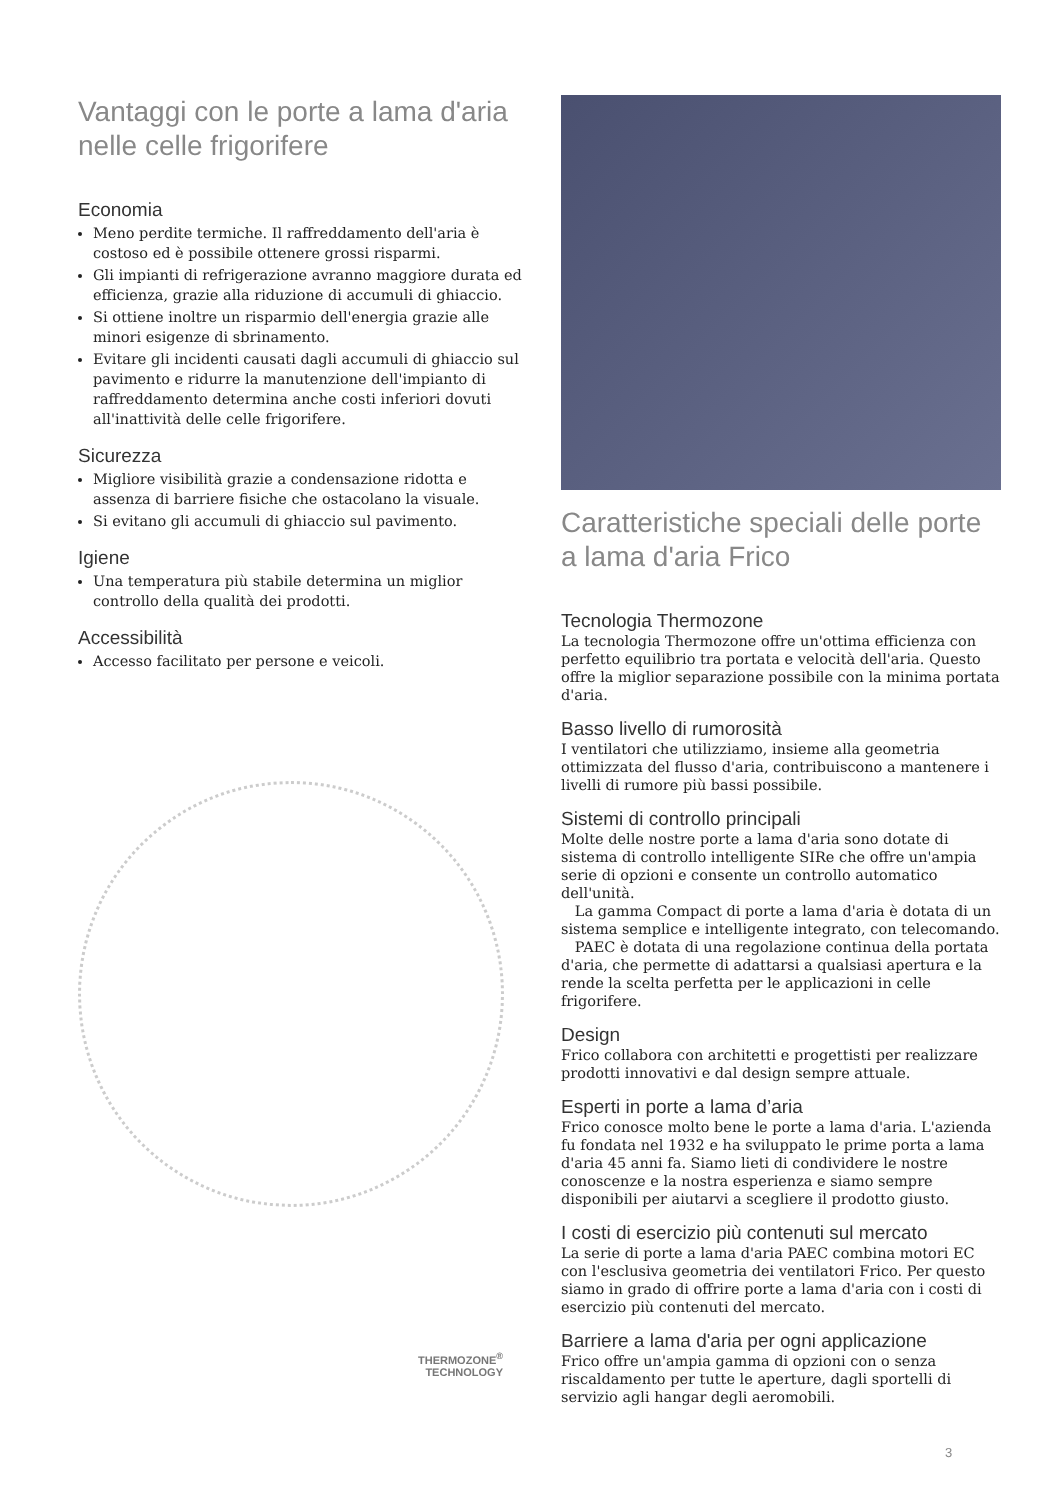Vantaggi con le porte a lama d'aria nelle celle frigorifere
Economia
Meno perdite termiche. Il raffreddamento dell'aria è costoso ed è possibile ottenere grossi risparmi.
Gli impianti di refrigerazione avranno maggiore durata ed efficienza, grazie alla riduzione di accumuli di ghiaccio.
Si ottiene inoltre un risparmio dell'energia grazie alle minori esigenze di sbrinamento.
Evitare gli incidenti causati dagli accumuli di ghiaccio sul pavimento e ridurre la manutenzione dell'impianto di raffreddamento determina anche costi inferiori dovuti all'inattività delle celle frigorifere.
Sicurezza
Migliore visibilità grazie a condensazione ridotta e assenza di barriere fisiche che ostacolano la visuale.
Si evitano gli accumuli di ghiaccio sul pavimento.
Igiene
Una temperatura più stabile determina un miglior controllo della qualità dei prodotti.
Accessibilità
Accesso facilitato per persone e veicoli.
THERMOZONE<sup>®</sup>
TECHNOLOGY
Caratteristiche speciali delle porte a lama d'aria Frico
Tecnologia Thermozone
La tecnologia Thermozone offre un'ottima efficienza con perfetto equilibrio tra portata e velocità dell'aria. Questo offre la miglior separazione possibile con la minima portata d'aria.
Basso livello di rumorosità
I ventilatori che utilizziamo, insieme alla geometria ottimizzata del flusso d'aria, contribuiscono a mantenere i livelli di rumore più bassi possibile.
Sistemi di controllo principali
Molte delle nostre porte a lama d'aria sono dotate di sistema di controllo intelligente SIRe che offre un'ampia serie di opzioni e consente un controllo automatico dell'unità.
La gamma Compact di porte a lama d'aria è dotata di un sistema semplice e intelligente integrato, con telecomando.
PAEC è dotata di una regolazione continua della portata d'aria, che permette di adattarsi a qualsiasi apertura e la rende la scelta perfetta per le applicazioni in celle frigorifere.
Design
Frico collabora con architetti e progettisti per realizzare prodotti innovativi e dal design sempre attuale.
Esperti in porte a lama d’aria
Frico conosce molto bene le porte a lama d'aria. L'azienda fu fondata nel 1932 e ha sviluppato le prime porta a lama d'aria 45 anni fa. Siamo lieti di condividere le nostre conoscenze e la nostra esperienza e siamo sempre disponibili per aiutarvi a scegliere il prodotto giusto.
I costi di esercizio più contenuti sul mercato
La serie di porte a lama d'aria PAEC combina motori EC con l'esclusiva geometria dei ventilatori Frico. Per questo siamo in grado di offrire porte a lama d'aria con i costi di esercizio più contenuti del mercato.
Barriere a lama d'aria per ogni applicazione
Frico offre un'ampia gamma di opzioni con o senza riscaldamento per tutte le aperture, dagli sportelli di servizio agli hangar degli aeromobili.
3